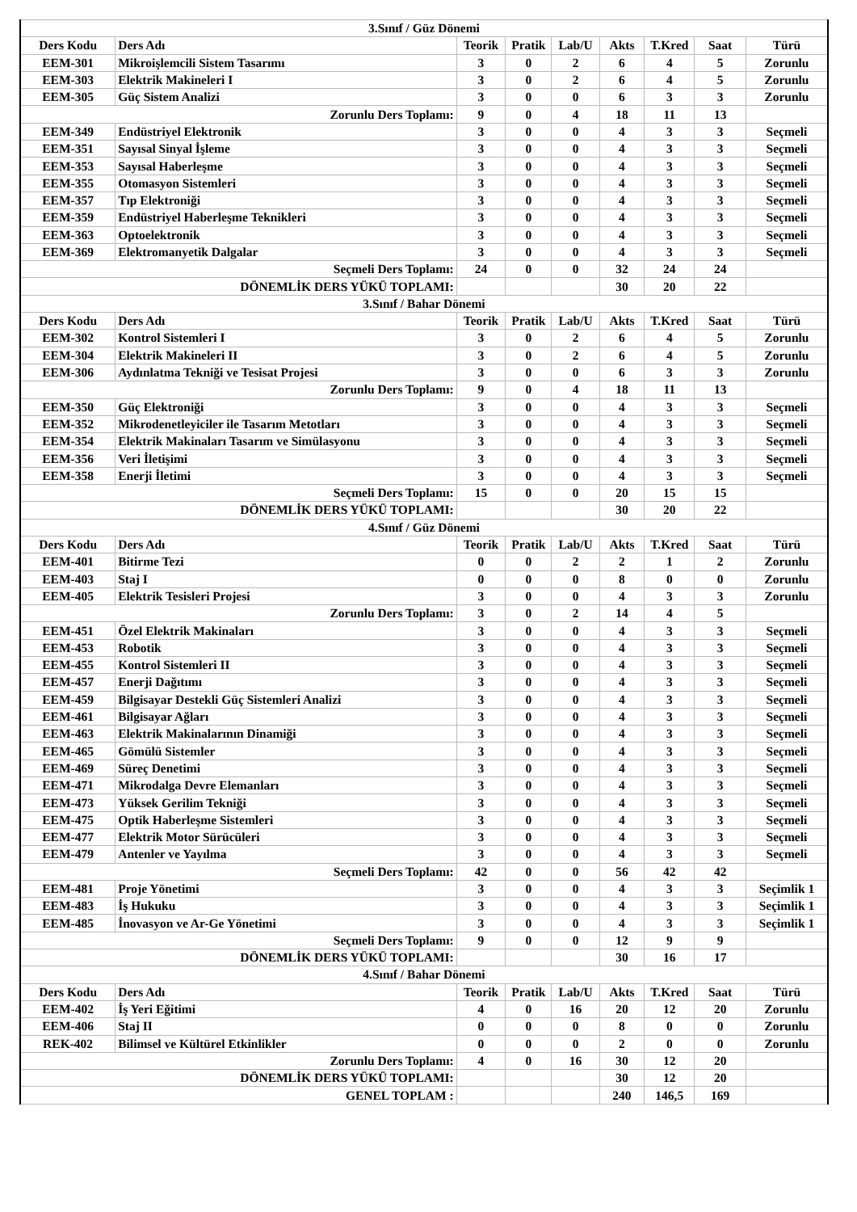| 3.Sınıf / Güz Dönemi | | | | | | | | |
| --- | --- | --- | --- | --- | --- | --- | --- | --- |
| Ders Kodu | Ders Adı | Teorik | Pratik | Lab/U | Akts | T.Kred | Saat | Türü |
| EEM-301 | Mikroişlemcili Sistem Tasarımı | 3 | 0 | 2 | 6 | 4 | 5 | Zorunlu |
| EEM-303 | Elektrik Makineleri I | 3 | 0 | 2 | 6 | 4 | 5 | Zorunlu |
| EEM-305 | Güç Sistem Analizi | 3 | 0 | 0 | 6 | 3 | 3 | Zorunlu |
| Zorunlu Ders Toplamı: | | 9 | 0 | 4 | 18 | 11 | 13 | |
| EEM-349 | Endüstriyel Elektronik | 3 | 0 | 0 | 4 | 3 | 3 | Seçmeli |
| EEM-351 | Sayısal Sinyal İşleme | 3 | 0 | 0 | 4 | 3 | 3 | Seçmeli |
| EEM-353 | Sayısal Haberleşme | 3 | 0 | 0 | 4 | 3 | 3 | Seçmeli |
| EEM-355 | Otomasyon Sistemleri | 3 | 0 | 0 | 4 | 3 | 3 | Seçmeli |
| EEM-357 | Tıp Elektroniği | 3 | 0 | 0 | 4 | 3 | 3 | Seçmeli |
| EEM-359 | Endüstriyel Haberleşme Teknikleri | 3 | 0 | 0 | 4 | 3 | 3 | Seçmeli |
| EEM-363 | Optoelektronik | 3 | 0 | 0 | 4 | 3 | 3 | Seçmeli |
| EEM-369 | Elektromanyetik Dalgalar | 3 | 0 | 0 | 4 | 3 | 3 | Seçmeli |
| Seçmeli Ders Toplamı: | | 24 | 0 | 0 | 32 | 24 | 24 | |
| DÖNEMLİK DERS YÜKÜ TOPLAMI: | | | | | 30 | 20 | 22 | |
| 3.Sınıf / Bahar Dönemi | | | | | | | | |
| Ders Kodu | Ders Adı | Teorik | Pratik | Lab/U | Akts | T.Kred | Saat | Türü |
| EEM-302 | Kontrol Sistemleri I | 3 | 0 | 2 | 6 | 4 | 5 | Zorunlu |
| EEM-304 | Elektrik Makineleri II | 3 | 0 | 2 | 6 | 4 | 5 | Zorunlu |
| EEM-306 | Aydınlatma Tekniği ve Tesisat Projesi | 3 | 0 | 0 | 6 | 3 | 3 | Zorunlu |
| Zorunlu Ders Toplamı: | | 9 | 0 | 4 | 18 | 11 | 13 | |
| EEM-350 | Güç Elektroniği | 3 | 0 | 0 | 4 | 3 | 3 | Seçmeli |
| EEM-352 | Mikrodenetleyiciler ile Tasarım Metotları | 3 | 0 | 0 | 4 | 3 | 3 | Seçmeli |
| EEM-354 | Elektrik Makinaları Tasarım ve Simülasyonu | 3 | 0 | 0 | 4 | 3 | 3 | Seçmeli |
| EEM-356 | Veri İletişimi | 3 | 0 | 0 | 4 | 3 | 3 | Seçmeli |
| EEM-358 | Enerji İletimi | 3 | 0 | 0 | 4 | 3 | 3 | Seçmeli |
| Seçmeli Ders Toplamı: | | 15 | 0 | 0 | 20 | 15 | 15 | |
| DÖNEMLİK DERS YÜKÜ TOPLAMI: | | | | | 30 | 20 | 22 | |
| 4.Sınıf / Güz Dönemi | | | | | | | | |
| Ders Kodu | Ders Adı | Teorik | Pratik | Lab/U | Akts | T.Kred | Saat | Türü |
| EEM-401 | Bitirme Tezi | 0 | 0 | 2 | 2 | 1 | 2 | Zorunlu |
| EEM-403 | Staj I | 0 | 0 | 0 | 8 | 0 | 0 | Zorunlu |
| EEM-405 | Elektrik Tesisleri Projesi | 3 | 0 | 0 | 4 | 3 | 3 | Zorunlu |
| Zorunlu Ders Toplamı: | | 3 | 0 | 2 | 14 | 4 | 5 | |
| EEM-451 | Özel Elektrik Makinaları | 3 | 0 | 0 | 4 | 3 | 3 | Seçmeli |
| EEM-453 | Robotik | 3 | 0 | 0 | 4 | 3 | 3 | Seçmeli |
| EEM-455 | Kontrol Sistemleri II | 3 | 0 | 0 | 4 | 3 | 3 | Seçmeli |
| EEM-457 | Enerji Dağıtımı | 3 | 0 | 0 | 4 | 3 | 3 | Seçmeli |
| EEM-459 | Bilgisayar Destekli Güç Sistemleri Analizi | 3 | 0 | 0 | 4 | 3 | 3 | Seçmeli |
| EEM-461 | Bilgisayar Ağları | 3 | 0 | 0 | 4 | 3 | 3 | Seçmeli |
| EEM-463 | Elektrik Makinalarının Dinamiği | 3 | 0 | 0 | 4 | 3 | 3 | Seçmeli |
| EEM-465 | Gömülü Sistemler | 3 | 0 | 0 | 4 | 3 | 3 | Seçmeli |
| EEM-469 | Süreç Denetimi | 3 | 0 | 0 | 4 | 3 | 3 | Seçmeli |
| EEM-471 | Mikrodalga Devre Elemanları | 3 | 0 | 0 | 4 | 3 | 3 | Seçmeli |
| EEM-473 | Yüksek Gerilim Tekniği | 3 | 0 | 0 | 4 | 3 | 3 | Seçmeli |
| EEM-475 | Optik Haberleşme Sistemleri | 3 | 0 | 0 | 4 | 3 | 3 | Seçmeli |
| EEM-477 | Elektrik Motor Sürücüleri | 3 | 0 | 0 | 4 | 3 | 3 | Seçmeli |
| EEM-479 | Antenler ve Yayılma | 3 | 0 | 0 | 4 | 3 | 3 | Seçmeli |
| Seçmeli Ders Toplamı: | | 42 | 0 | 0 | 56 | 42 | 42 | |
| EEM-481 | Proje Yönetimi | 3 | 0 | 0 | 4 | 3 | 3 | Seçimlik 1 |
| EEM-483 | İş Hukuku | 3 | 0 | 0 | 4 | 3 | 3 | Seçimlik 1 |
| EEM-485 | İnovasyon ve Ar-Ge Yönetimi | 3 | 0 | 0 | 4 | 3 | 3 | Seçimlik 1 |
| Seçmeli Ders Toplamı: | | 9 | 0 | 0 | 12 | 9 | 9 | |
| DÖNEMLİK DERS YÜKÜ TOPLAMI: | | | | | 30 | 16 | 17 | |
| 4.Sınıf / Bahar Dönemi | | | | | | | | |
| Ders Kodu | Ders Adı | Teorik | Pratik | Lab/U | Akts | T.Kred | Saat | Türü |
| EEM-402 | İş Yeri Eğitimi | 4 | 0 | 16 | 20 | 12 | 20 | Zorunlu |
| EEM-406 | Staj II | 0 | 0 | 0 | 8 | 0 | 0 | Zorunlu |
| REK-402 | Bilimsel ve Kültürel Etkinlikler | 0 | 0 | 0 | 2 | 0 | 0 | Zorunlu |
| Zorunlu Ders Toplamı: | | 4 | 0 | 16 | 30 | 12 | 20 | |
| DÖNEMLİK DERS YÜKÜ TOPLAMI: | | | | | 30 | 12 | 20 | |
| GENEL TOPLAM : | | | | | 240 | 146,5 | 169 | |